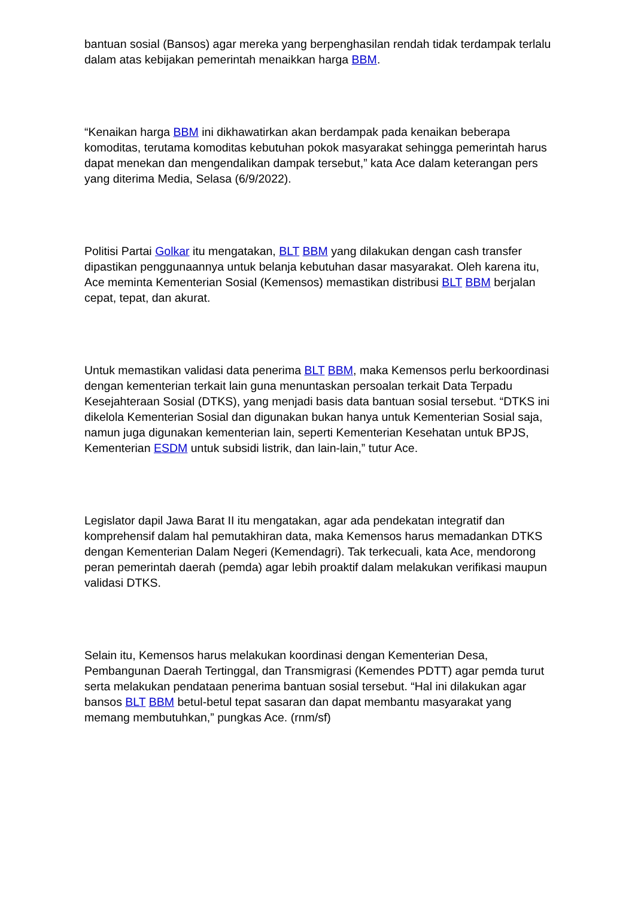bantuan sosial (Bansos) agar mereka yang berpenghasilan rendah tidak terdampak terlalu dalam atas kebijakan pemerintah menaikkan harga BBM.
“Kenaikan harga BBM ini dikhawatirkan akan berdampak pada kenaikan beberapa komoditas, terutama komoditas kebutuhan pokok masyarakat sehingga pemerintah harus dapat menekan dan mengendalikan dampak tersebut,” kata Ace dalam keterangan pers yang diterima Media, Selasa (6/9/2022).
Politisi Partai Golkar itu mengatakan, BLT BBM yang dilakukan dengan cash transfer dipastikan penggunaannya untuk belanja kebutuhan dasar masyarakat. Oleh karena itu, Ace meminta Kementerian Sosial (Kemensos) memastikan distribusi BLT BBM berjalan cepat, tepat, dan akurat.
Untuk memastikan validasi data penerima BLT BBM, maka Kemensos perlu berkoordinasi dengan kementerian terkait lain guna menuntaskan persoalan terkait Data Terpadu Kesejahteraan Sosial (DTKS), yang menjadi basis data bantuan sosial tersebut. “DTKS ini dikelola Kementerian Sosial dan digunakan bukan hanya untuk Kementerian Sosial saja, namun juga digunakan kementerian lain, seperti Kementerian Kesehatan untuk BPJS, Kementerian ESDM untuk subsidi listrik, dan lain-lain,” tutur Ace.
Legislator dapil Jawa Barat II itu mengatakan, agar ada pendekatan integratif dan komprehensif dalam hal pemutakhiran data, maka Kemensos harus memadankan DTKS dengan Kementerian Dalam Negeri (Kemendagri). Tak terkecuali, kata Ace, mendorong peran pemerintah daerah (pemda) agar lebih proaktif dalam melakukan verifikasi maupun validasi DTKS.
Selain itu, Kemensos harus melakukan koordinasi dengan Kementerian Desa, Pembangunan Daerah Tertinggal, dan Transmigrasi (Kemendes PDTT) agar pemda turut serta melakukan pendataan penerima bantuan sosial tersebut. “Hal ini dilakukan agar bansos BLT BBM betul-betul tepat sasaran dan dapat membantu masyarakat yang memang membutuhkan,” pungkas Ace. (rnm/sf)